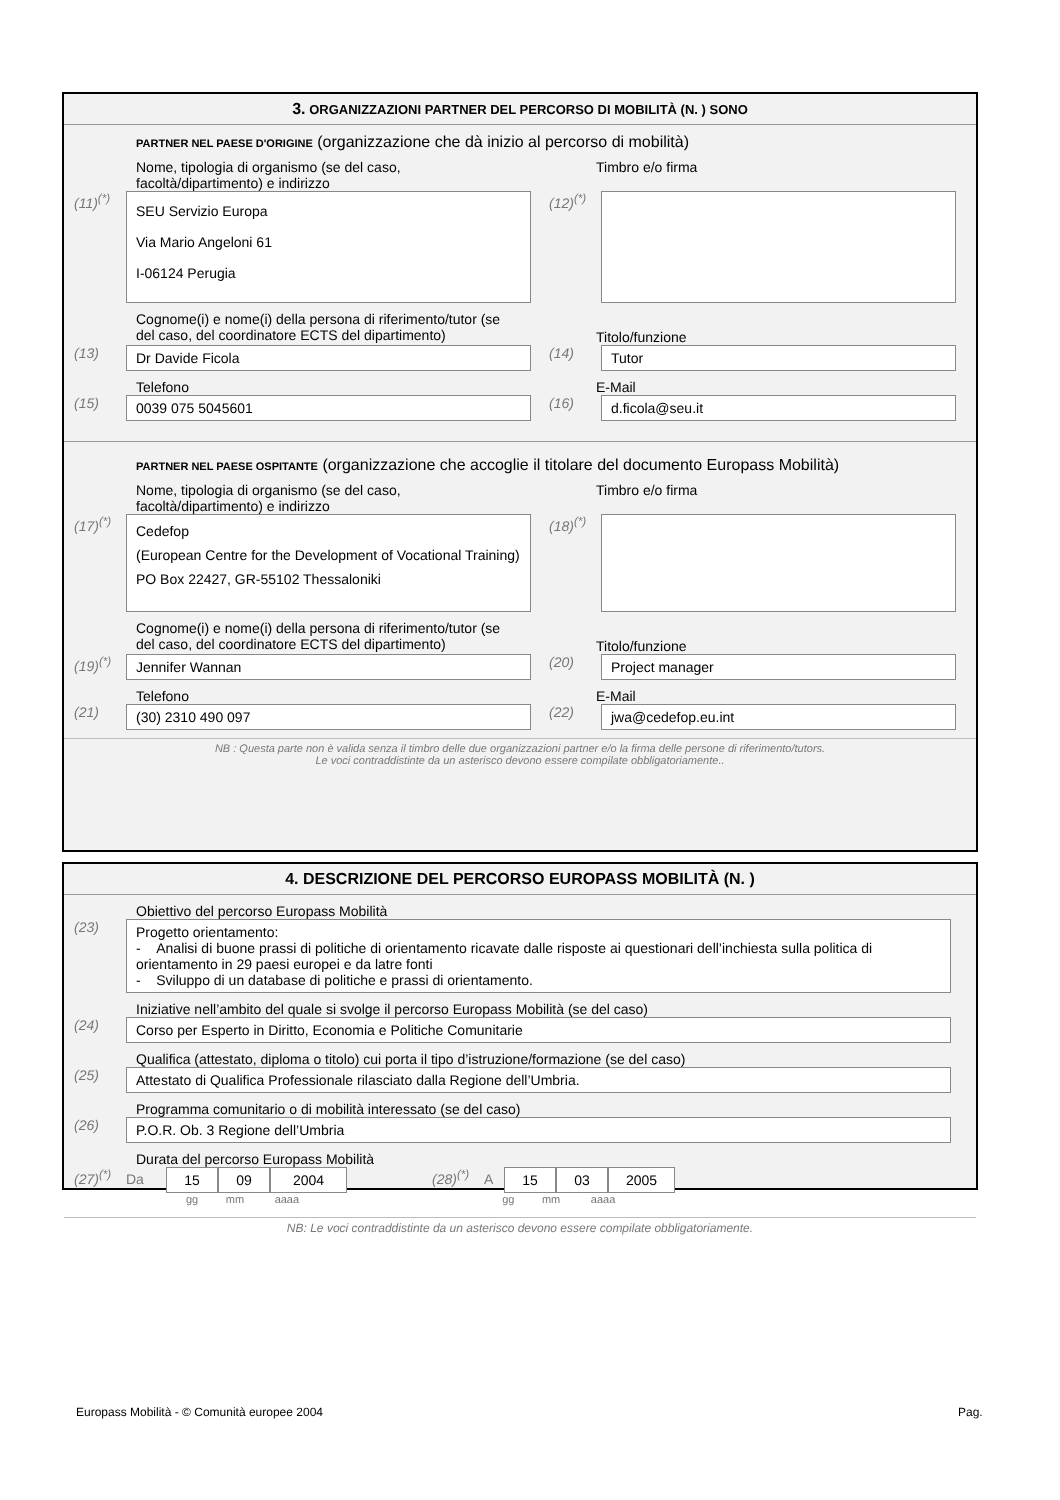3. ORGANIZZAZIONI PARTNER DEL PERCORSO DI MOBILITÀ (N. ) SONO
PARTNER NEL PAESE D'ORIGINE (organizzazione che dà inizio al percorso di mobilità)
Nome, tipologia di organismo (se del caso,
facoltà/dipartimento) e indirizzo
Timbro e/o firma
(11)<sup>(*)</sup>
SEU Servizio Europa
Via Mario Angeloni 61
I-06124 Perugia
(12)<sup>(*)</sup>
Cognome(i) e nome(i) della persona di riferimento/tutor (se del caso, del coordinatore ECTS del dipartimento)
Titolo/funzione
(13)
Dr Davide Ficola
(14)
Tutor
Telefono E-Mail
(15)
0039 075 5045601
(16)
d.ficola@seu.it
PARTNER NEL PAESE OSPITANTE (organizzazione che accoglie il titolare del documento Europass Mobilità)
Nome, tipologia di organismo (se del caso,
facoltà/dipartimento) e indirizzo
Timbro e/o firma
(17)<sup>(*)</sup>
Cedefop
(European Centre for the Development of Vocational Training)
PO Box 22427, GR-55102 Thessaloniki
(18)<sup>(*)</sup>
Cognome(i) e nome(i) della persona di riferimento/tutor (se del caso, del coordinatore ECTS del dipartimento)
Titolo/funzione
(19)<sup>(*)</sup>
Jennifer Wannan
(20)
Project manager
Telefono E-Mail
(21)
(30) 2310 490 097
(22)
jwa@cedefop.eu.int
NB : Questa parte non è valida senza il timbro delle due organizzazioni partner e/o la firma delle persone di riferimento/tutors.
Le voci contraddistinte da un asterisco devono essere compilate obbligatoriamente..
4. DESCRIZIONE DEL PERCORSO EUROPASS MOBILITÀ (N. )
Obiettivo del percorso Europass Mobilità
(23)
Progetto orientamento:
- Analisi di buone prassi di politiche di orientamento ricavate dalle risposte ai questionari dell’inchiesta sulla politica di orientamento in 29 paesi europei e da latre fonti
- Sviluppo di un database di politiche e prassi di orientamento.
Iniziative nell’ambito del quale si svolge il percorso Europass Mobilità (se del caso)
(24)
Corso per Esperto in Diritto, Economia e Politiche Comunitarie
Qualifica (attestato, diploma o titolo) cui porta il tipo d’istruzione/formazione (se del caso)
(25)
Attestato di Qualifica Professionale rilasciato dalla Regione dell’Umbria.
Programma comunitario o di mobilità interessato (se del caso)
(26)
P.O.R. Ob. 3 Regione dell’Umbria
Durata del percorso Europass Mobilità
(27)<sup>(*)</sup> Da 15 09 2004 (28)<sup>(*)</sup> A 15 03 2005
gg mm aaaa gg mm aaaa
NB: Le voci contraddistinte da un asterisco devono essere compilate obbligatoriamente.
Europass Mobilità - © Comunità europee 2004
Pag.